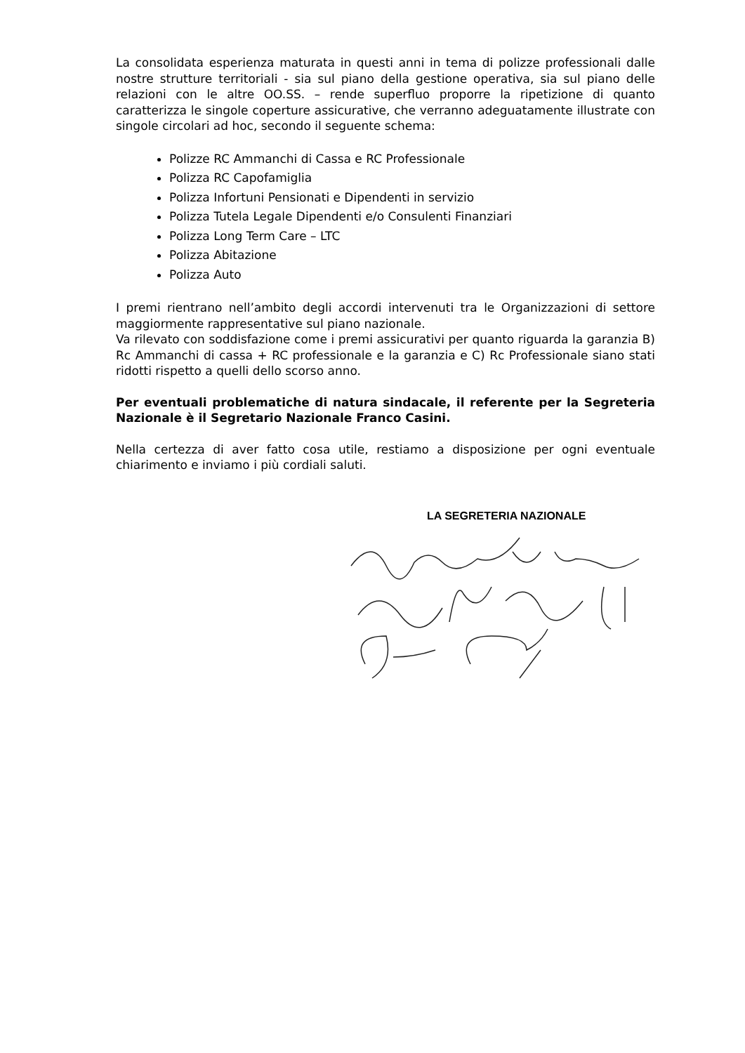La consolidata esperienza maturata in questi anni in tema di polizze professionali dalle nostre strutture territoriali - sia sul piano della gestione operativa, sia sul piano delle relazioni con le altre OO.SS. – rende superfluo proporre la ripetizione di quanto caratterizza le singole coperture assicurative, che verranno adeguatamente illustrate con singole circolari ad hoc, secondo il seguente schema:
Polizze RC Ammanchi di Cassa e RC Professionale
Polizza RC Capofamiglia
Polizza Infortuni Pensionati e Dipendenti in servizio
Polizza Tutela Legale Dipendenti e/o Consulenti Finanziari
Polizza Long Term Care – LTC
Polizza Abitazione
Polizza Auto
I premi rientrano nell’ambito degli accordi intervenuti tra le Organizzazioni di settore maggiormente rappresentative sul piano nazionale.
Va rilevato con soddisfazione come i premi assicurativi per quanto riguarda la garanzia B) Rc Ammanchi di cassa + RC professionale e la garanzia e C) Rc Professionale siano stati ridotti rispetto a quelli dello scorso anno.
Per eventuali problematiche di natura sindacale, il referente per la Segreteria Nazionale è il Segretario Nazionale Franco Casini.
Nella certezza di aver fatto cosa utile, restiamo a disposizione per ogni eventuale chiarimento e inviamo i più cordiali saluti.
LA SEGRETERIA NAZIONALE